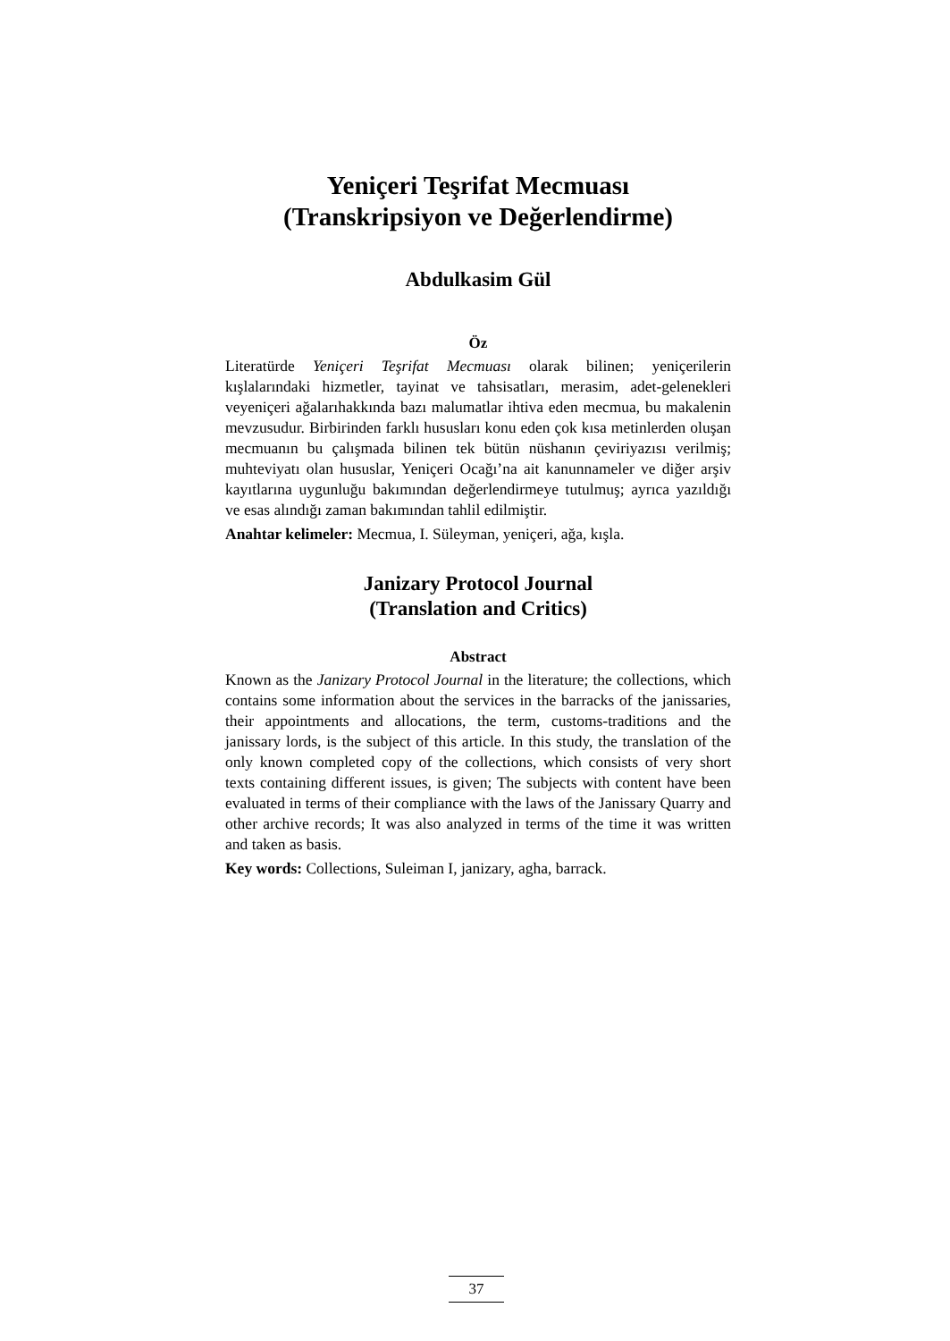Yeniçeri Teşrifat Mecmuası
(Transkripsiyon ve Değerlendirme)
Abdulkasim Gül
Öz
Literatürde Yeniçeri Teşrifat Mecmuası olarak bilinen; yeniçerilerin kışlalarındaki hizmetler, tayinat ve tahsisatları, merasim, adet-gelenekleri veyeniçeri ağalarıhakkında bazı malumatlar ihtiva eden mecmua, bu makalenin mevzusudur. Birbirinden farklı hususları konu eden çok kısa metinlerden oluşan mecmuanın bu çalışmada bilinen tek bütün nüshanın çeviriyazısı verilmiş; muhteviyatı olan hususlar, Yeniçeri Ocağı’na ait kanunnameler ve diğer arşiv kayıtlarına uygunluğu bakımından değerlendirmeye tutulmuş; ayrıca yazıldığı ve esas alındığı zaman bakımından tahlil edilmiştir.
Anahtar kelimeler: Mecmua, I. Süleyman, yeniçeri, ağa, kışla.
Janizary Protocol Journal
(Translation and Critics)
Abstract
Known as the Janizary Protocol Journal in the literature; the collections, which contains some information about the services in the barracks of the janissaries, their appointments and allocations, the term, customs-traditions and the janissary lords, is the subject of this article. In this study, the translation of the only known completed copy of the collections, which consists of very short texts containing different issues, is given; The subjects with content have been evaluated in terms of their compliance with the laws of the Janissary Quarry and other archive records; It was also analyzed in terms of the time it was written and taken as basis.
Key words: Collections, Suleiman I, janizary, agha, barrack.
37